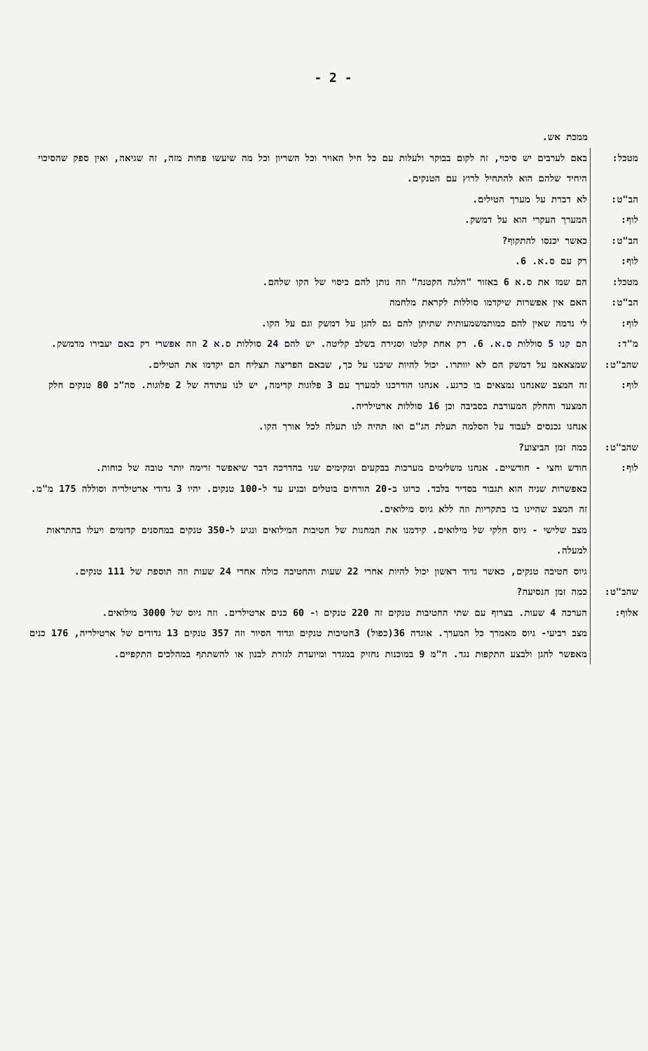- 2 -
ממכת אש.
מטכל: באם לערבים יש סיכוי, זה לקום בבוקר ולעלות עם כל חיל האויר וכל השריון וכל מה שיעשו פחות מזה, זה שגיאה, ואין ספק שהסיכוי היחיד שלהם הוא להתחיל לרוץ עם הטנקים.
הב"ט: לא דברת על מערך הטילים.
לוף: המערך העקרי הוא על דמשק.
הב"ט: כאשר יכנסו להתקוף?
לוף: רק עם ס.א. 6.
מטכל: הם שמו את ס.א 6 באזור "הלגה הקטנה" וזה נותן להם כיסוי של הקו שלהם.
הב"ט: האם אין אפשרות שיקדמו סוללות לקראת מלחמה
לוף: לי נדמה שאין להם כמותמשמעותית שתיתן להם גם להגן על דמשק וגם על הקו.
מ"ד: הם קנו 5 סוללות ס.א. 6. רק אחת קלטו וסגירה בשלב קליטה. יש להם 24 סוללות ס.א 2 וזה אפשרי רק באם יעבירו מדמשק.
שהב"ט: שמצאאמ על דמשק הם לא יוותרו. יכול להיות שיבנו על כך, שבאם הפריצה תצליח הם יקדמו את הטילים.
לוף: זה המצב שאנחנו נמצאים בו כרגע. אנחנו הודרכנו למערך עם 3 פלוגות קדימה, יש לנו עתודה של 2 פלוגות. סה"כ 80 טנקים חלק המצעד והחלק המעורבת בסביבה וכן 16 סוללות ארטילריה.
אנחנו נכנסים לעבוד על הסלמה תעלת הג"ם ואז תהיה לנו תעלה לכל אורך הקו.
שהב"ט: כמה זמן הביצוע?
לוף: חודש וחצי - חודשיים. אנחנו משלימים מערכות בבקעים ומקימים שני בהדרכה דבר שיאפשר זרימה יותר טובה של כוחות.
כאפשרות שניה הוא תגבור בסדיר בלבד. כרוגו ב-20 הורחים בוטלים ובגיע עד ל-100 טנקים. יהיו 3 גדודי ארטילריה וסוללה 175 מ"מ. זה המצב שהיינו בו בתקריות וזה ללא גיוס מילואים.
מצב שלישי - גיוס חלקי של מילואים. קידמנו את המחנות של חטיבות המילואים ונגיע ל-350 טנקים במחסנים קדומים ויעלו בהתראות למעלה.
גיוס חטיבה טנקים, כאשר גדוד ראשון יכול להיות אחרי 22 שעות והחטיבה כולה אחרי 24 שעות וזה תוספת של 111 טנקים.
שהב"ט: כמה זמן הנסיעה?
אלוף: הערכה 4 שעות. בצרוף עם שתי החטיבות טנקים זה 220 טנקים ו- 60 כנים ארטילרים. וזה גיוס של 3000 מילואים.
מצב רביעי- גיוס מאמרך כל המערך. אוגדה 36(כפול) 3חטיבות טנקים וגדוד הסיור וזה 357 טנקים 13 גדודים של ארטילריה, 176 כנים מאפשר להגן ולבצע התקפות נגד. ה"מ 9 במוכנות נחזיק במגדר ומיועדת לגזרת לבנון או להשתתף במהלכים התקפיים.